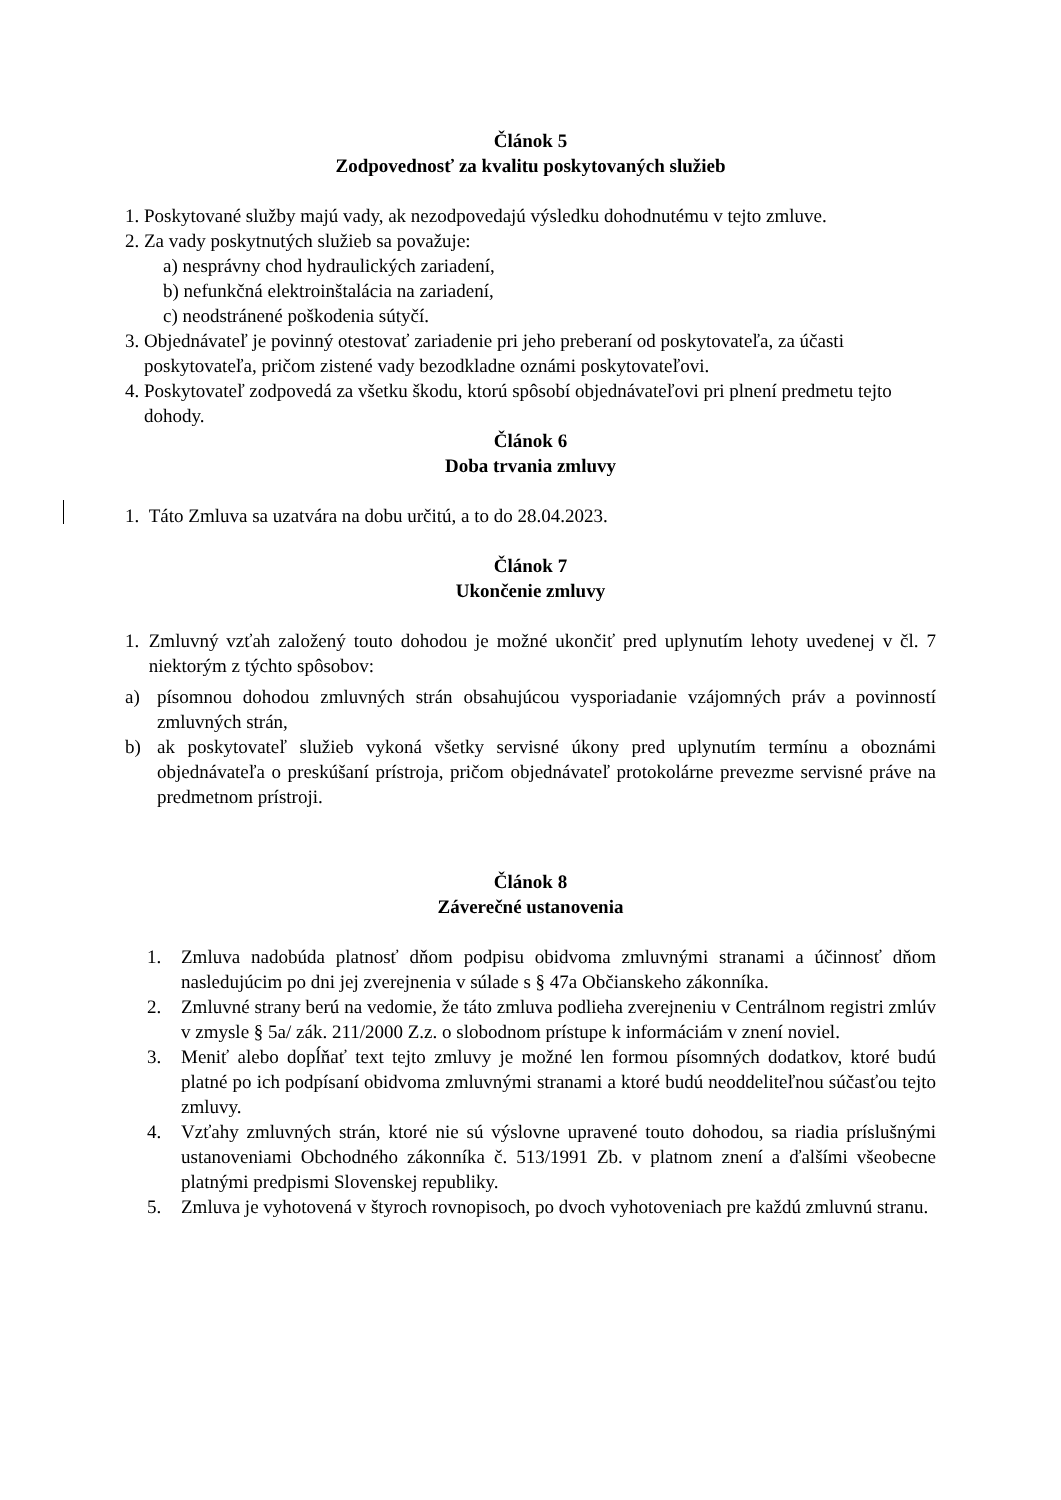Článok 5
Zodpovednosť za kvalitu poskytovaných služieb
1. Poskytované služby majú vady, ak nezodpovedajú výsledku dohodnutému v tejto zmluve.
2. Za vady poskytnutých služieb sa považuje:
a) nesprávny chod hydraulických zariadení,
b) nefunkčná elektroinštalácia na zariadení,
c) neodstránené poškodenia sútyčí.
3. Objednávateľ je povinný otestovať zariadenie pri jeho preberaní od poskytovateľa, za účasti poskytovateľa, pričom zistené vady bezodkladne oznámi poskytovateľovi.
4. Poskytovateľ zodpovedá za všetku škodu, ktorú spôsobí objednávateľovi pri plnení predmetu tejto dohody.
Článok 6
Doba trvania zmluvy
1. Táto Zmluva sa uzatvára na dobu určitú, a to do 28.04.2023.
Článok 7
Ukončenie zmluvy
1. Zmluvný vzťah založený touto dohodou je možné ukončiť pred uplynutím lehoty uvedenej v čl. 7 niektorým z týchto spôsobov:
a) písomnou dohodou zmluvných strán obsahujúcou vysporiadanie vzájomných práv a povinností zmluvných strán,
b) ak poskytovateľ služieb vykoná všetky servisné úkony pred uplynutím termínu a oboznámi objednávateľa o preskúšaní prístroja, pričom objednávateľ protokolárne prevezme servisné práve na predmetnom prístroji.
Článok 8
Záverečné ustanovenia
1. Zmluva nadobúda platnosť dňom podpisu obidvoma zmluvnými stranami a účinnosť dňom nasledujúcim po dni jej zverejnenia v súlade s § 47a Občianskeho zákonníka.
2. Zmluvné strany berú na vedomie, že táto zmluva podlieha zverejneniu v Centrálnom registri zmlúv v zmysle § 5a/ zák. 211/2000 Z.z. o slobodnom prístupe k informáciám v znení noviel.
3. Meniť alebo dopĺňať text tejto zmluvy je možné len formou písomných dodatkov, ktoré budú platné po ich podpísaní obidvoma zmluvnými stranami a ktoré budú neoddeliteľnou súčasťou tejto zmluvy.
4. Vzťahy zmluvných strán, ktoré nie sú výslovne upravené touto dohodou, sa riadia príslušnými ustanoveniami Obchodného zákonníka č. 513/1991 Zb. v platnom znení a ďalšími všeobecne platnými predpismi Slovenskej republiky.
5. Zmluva je vyhotovená v štyroch rovnopisoch, po dvoch vyhotoveniach pre každú zmluvnú stranu.